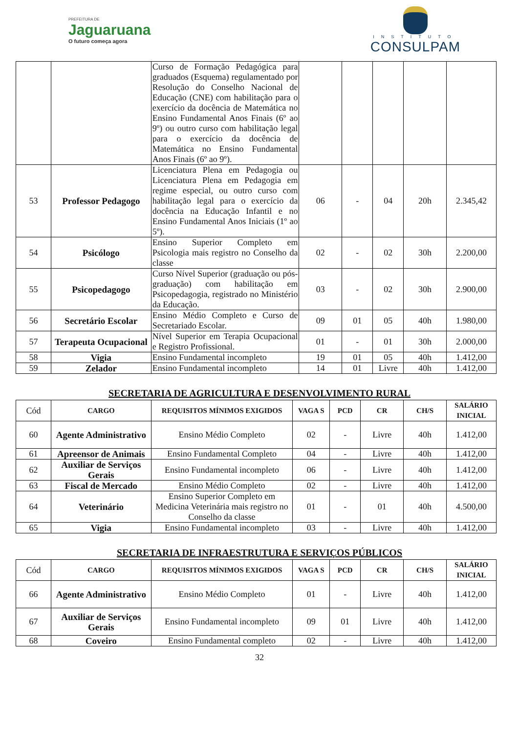PREFEITURA DE
Jaguaruana
O futuro começa agora
INSTITUTO
CONSULPAM
| | | Curso de Formação Pedagógica para graduados (Esquema) regulamentado por Resolução do Conselho Nacional de Educação (CNE) com habilitação para o exercício da docência de Matemática no Ensino Fundamental Anos Finais (6º ao 9º) ou outro curso com habilitação legal para o exercício da docência de Matemática no Ensino Fundamental Anos Finais (6º ao 9º). | | | | | |
| 53 | Professor Pedagogo | Licenciatura Plena em Pedagogia ou Licenciatura Plena em Pedagogia em regime especial, ou outro curso com habilitação legal para o exercício da docência na Educação Infantil e no Ensino Fundamental Anos Iniciais (1º ao 5º). | 06 | - | 04 | 20h | 2.345,42 |
| 54 | Psicólogo | Ensino Superior Completo em Psicologia mais registro no Conselho da classe | 02 | - | 02 | 30h | 2.200,00 |
| 55 | Psicopedagogo | Curso Nível Superior (graduação ou pós-graduação) com habilitação em Psicopedagogia, registrado no Ministério da Educação. | 03 | - | 02 | 30h | 2.900,00 |
| 56 | Secretário Escolar | Ensino Médio Completo e Curso de Secretariado Escolar. | 09 | 01 | 05 | 40h | 1.980,00 |
| 57 | Terapeuta Ocupacional | Nível Superior em Terapia Ocupacional e Registro Profissional. | 01 | - | 01 | 30h | 2.000,00 |
| 58 | Vigia | Ensino Fundamental incompleto | 19 | 01 | 05 | 40h | 1.412,00 |
| 59 | Zelador | Ensino Fundamental incompleto | 14 | 01 | Livre | 40h | 1.412,00 |
SECRETARIA DE AGRICULTURA E DESENVOLVIMENTO RURAL
| Cód | CARGO | REQUISITOS MÍNIMOS EXIGIDOS | VAGA S | PCD | CR | CH/S | SALÁRIO INICIAL |
| 60 | Agente Administrativo | Ensino Médio Completo | 02 | - | Livre | 40h | 1.412,00 |
| 61 | Apreensor de Animais | Ensino Fundamental Completo | 04 | - | Livre | 40h | 1.412,00 |
| 62 | Auxiliar de Serviços Gerais | Ensino Fundamental incompleto | 06 | - | Livre | 40h | 1.412,00 |
| 63 | Fiscal de Mercado | Ensino Médio Completo | 02 | - | Livre | 40h | 1.412,00 |
| 64 | Veterinário | Ensino Superior Completo em Medicina Veterinária mais registro no Conselho da classe | 01 | - | 01 | 40h | 4.500,00 |
| 65 | Vigia | Ensino Fundamental incompleto | 03 | - | Livre | 40h | 1.412,00 |
SECRETARIA DE INFRAESTRUTURA E SERVIÇOS PÚBLICOS
| Cód | CARGO | REQUISITOS MÍNIMOS EXIGIDOS | VAGA S | PCD | CR | CH/S | SALÁRIO INICIAL |
| 66 | Agente Administrativo | Ensino Médio Completo | 01 | - | Livre | 40h | 1.412,00 |
| 67 | Auxiliar de Serviços Gerais | Ensino Fundamental incompleto | 09 | 01 | Livre | 40h | 1.412,00 |
| 68 | Coveiro | Ensino Fundamental completo | 02 | - | Livre | 40h | 1.412,00 |
32